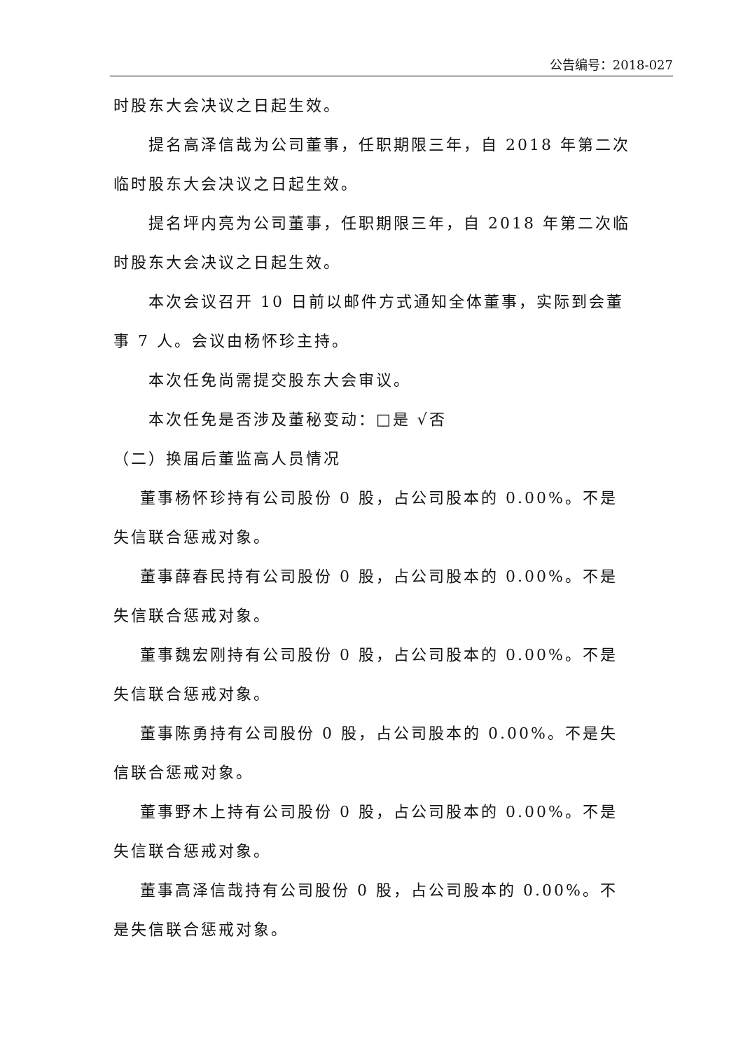公告编号：2018-027
时股东大会决议之日起生效。
提名高泽信哉为公司董事，任职期限三年，自 2018 年第二次临时股东大会决议之日起生效。
提名坪内亮为公司董事，任职期限三年，自 2018 年第二次临时股东大会决议之日起生效。
本次会议召开 10 日前以邮件方式通知全体董事，实际到会董事 7 人。会议由杨怀珍主持。
本次任免尚需提交股东大会审议。
本次任免是否涉及董秘变动：□是 √否
（二）换届后董监高人员情况
董事杨怀珍持有公司股份 0 股，占公司股本的 0.00%。不是失信联合惩戒对象。
董事薛春民持有公司股份 0 股，占公司股本的 0.00%。不是失信联合惩戒对象。
董事魏宏刚持有公司股份 0 股，占公司股本的 0.00%。不是失信联合惩戒对象。
董事陈勇持有公司股份 0 股，占公司股本的 0.00%。不是失信联合惩戒对象。
董事野木上持有公司股份 0 股，占公司股本的 0.00%。不是失信联合惩戒对象。
董事高泽信哉持有公司股份 0 股，占公司股本的 0.00%。不是失信联合惩戒对象。